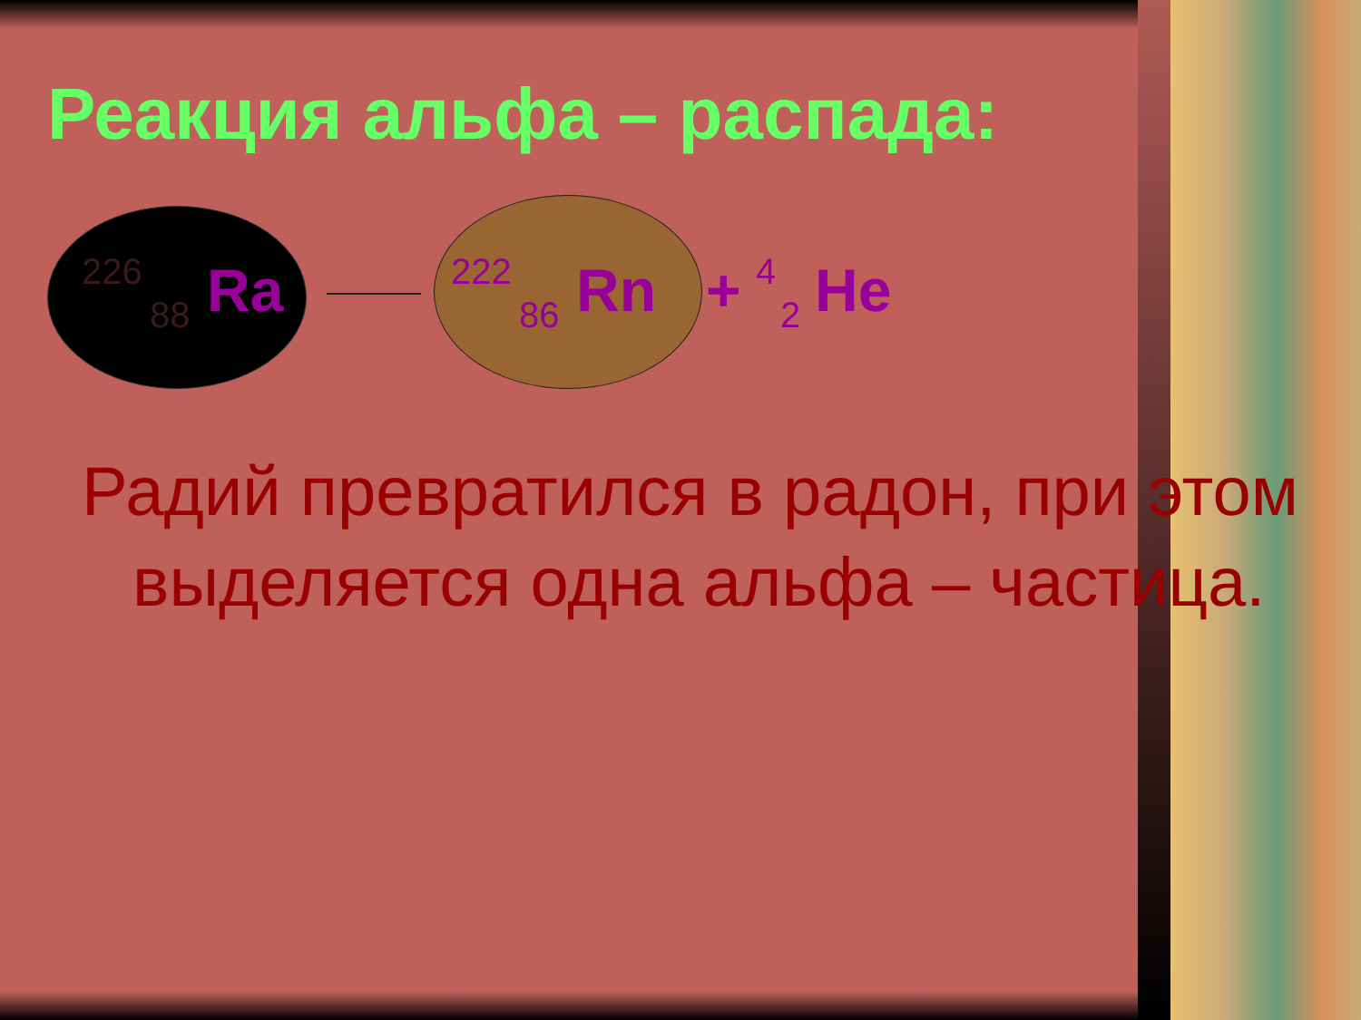Реакция альфа – распада:
226
88 Ra 222
86 Rn + 4
2 He
Радий превратился в радон, при этом выделяется одна альфа – частица.